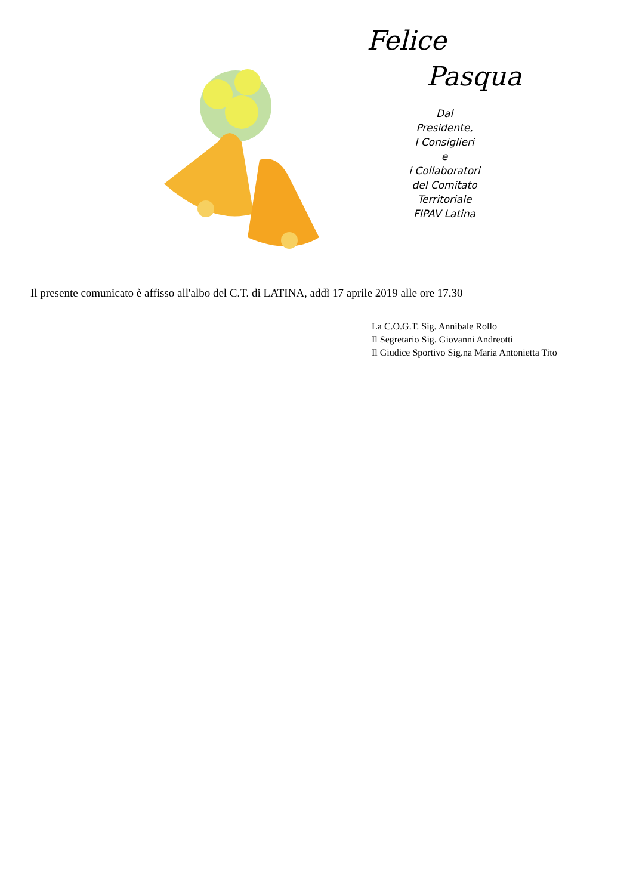Felice
Pasqua
Dal
Presidente,
I Consiglieri
e
i Collaboratori
del Comitato
Territoriale
FIPAV Latina
Il presente comunicato è affisso all'albo del C.T. di LATINA, addì 17 aprile 2019 alle ore 17.30
La C.O.G.T. Sig. Annibale Rollo
Il Segretario Sig. Giovanni Andreotti
Il Giudice Sportivo Sig.na Maria Antonietta Tito